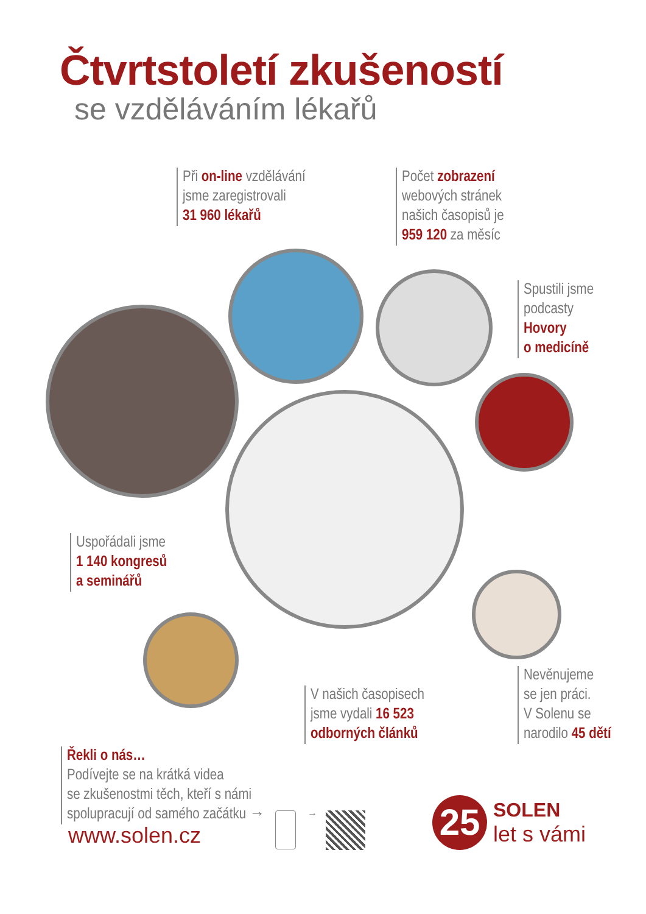Čtvrtstoletí zkušeností
se vzděláváním lékařů
Při on-line vzdělávání
jsme zaregistrovali
31 960 lékařů
Počet zobrazení
webových stránek
našich časopisů je
959 120 za měsíc
Spustili jsme
podcasty
Hovory
o medicíně
Uspořádali jsme
1 140 kongresů
a seminářů
V našich časopisech
jsme vydali 16 523
odborných článků
Nevěnujeme
se jen práci.
V Solenu se
narodilo 45 dětí
Řekli o nás…
Podívejte se na krátká videa
se zkušenostmi těch, kteří s námi
spolupracují od samého začátku →
www.solen.cz
→
25 SOLEN
let s vámi